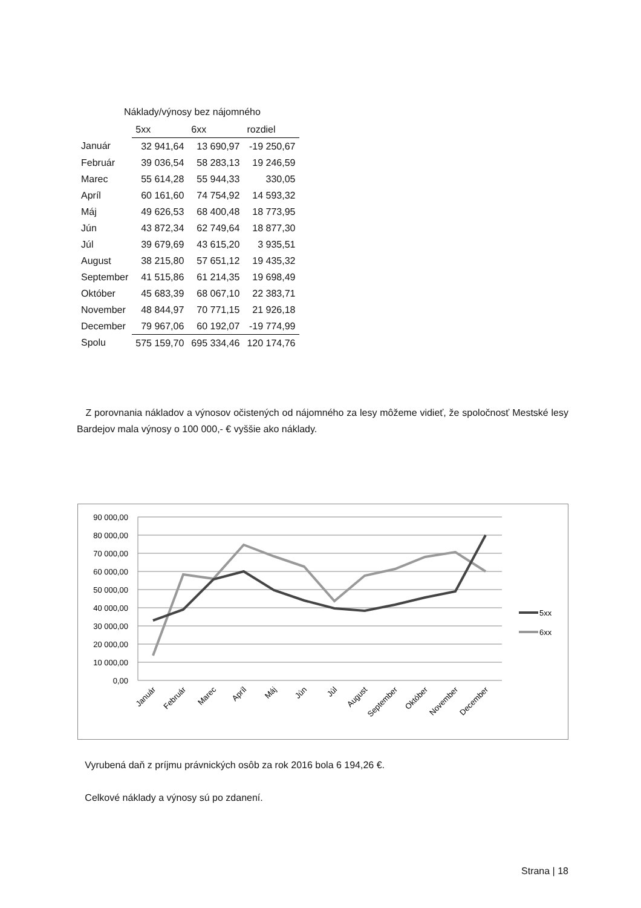Náklady/výnosy bez nájomného
| | 5xx | 6xx | rozdiel |
| --- | --- | --- | --- |
| Január | 32 941,64 | 13 690,97 | -19 250,67 |
| Február | 39 036,54 | 58 283,13 | 19 246,59 |
| Marec | 55 614,28 | 55 944,33 | 330,05 |
| Apríl | 60 161,60 | 74 754,92 | 14 593,32 |
| Máj | 49 626,53 | 68 400,48 | 18 773,95 |
| Jún | 43 872,34 | 62 749,64 | 18 877,30 |
| Júl | 39 679,69 | 43 615,20 | 3 935,51 |
| August | 38 215,80 | 57 651,12 | 19 435,32 |
| September | 41 515,86 | 61 214,35 | 19 698,49 |
| Október | 45 683,39 | 68 067,10 | 22 383,71 |
| November | 48 844,97 | 70 771,15 | 21 926,18 |
| December | 79 967,06 | 60 192,07 | -19 774,99 |
| Spolu | 575 159,70 | 695 334,46 | 120 174,76 |
Z porovnania nákladov a výnosov očistených od nájomného za lesy môžeme vidieť, že spoločnosť Mestské lesy Bardejov mala výnosy o 100 000,- € vyššie ako náklady.
90 000,00
80 000,00
70 000,00
60 000,00
50 000,00
40 000,00
30 000,00
20 000,00
10 000,00
0,00
Január
Február
Marec
Apríl
Máj
Jún
Júl
August
September
Október
November
December
5xx
6xx
Vyrubená daň z príjmu právnických osôb za rok 2016 bola 6 194,26 €.
Celkové náklady a výnosy sú po zdanení.
Strana | 18